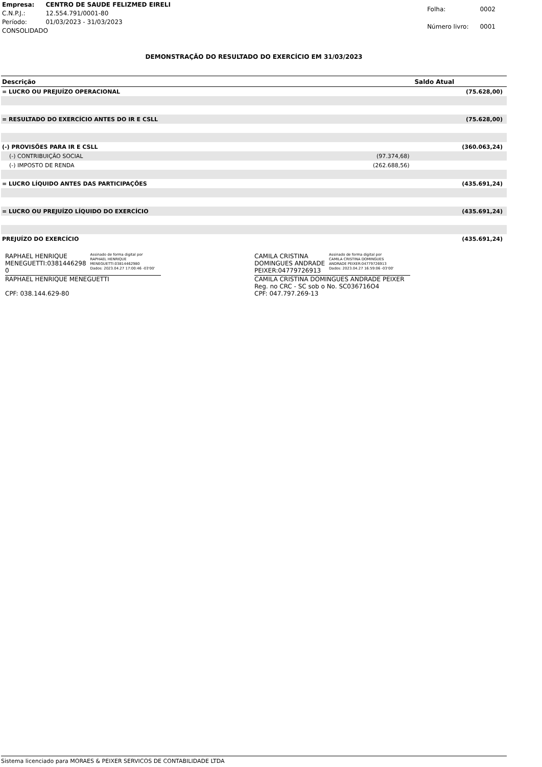| Empresa: | CENTRO DE SAUDE FELIZMED EIRELI |
| C.N.P.J.: | 12.554.791/0001-80 |
| Período: | 01/03/2023 - 31/03/2023 |
| CONSOLIDADO | |
| Folha: | 0002 |
| Número livro: | 0001 |
DEMONSTRAÇÃO DO RESULTADO DO EXERCÍCIO EM 31/03/2023
| Descrição | | Saldo Atual |
| --- | --- | --- |
| = LUCRO OU PREJUÍZO OPERACIONAL | | (75.628,00) |
| = RESULTADO DO EXERCÍCIO ANTES DO IR E CSLL | | (75.628,00) |
| (-) PROVISÕES PARA IR E CSLL | | (360.063,24) |
| (-) CONTRIBUIÇÃO SOCIAL | (97.374,68) | |
| (-) IMPOSTO DE RENDA | (262.688,56) | |
| = LUCRO LÍQUIDO ANTES DAS PARTICIPAÇÕES | | (435.691,24) |
| = LUCRO OU PREJUÍZO LÍQUIDO DO EXERCÍCIO | | (435.691,24) |
| PREJUÍZO DO EXERCÍCIO | | (435.691,24) |
RAPHAEL HENRIQUE
MENEGUETTI:0381446298
0
Assinado de forma digital por
RAPHAEL HENRIQUE
MENEGUETTI:03814462980
Dados: 2023.04.27 17:00:46 -03'00'
RAPHAEL HENRIQUE MENEGUETTI
CPF: 038.144.629-80
CAMILA CRISTINA
DOMINGUES ANDRADE
PEIXER:04779726913
Assinado de forma digital por
CAMILA CRISTINA DOMINGUES
ANDRADE PEIXER:04779726913
Dados: 2023.04.27 16:59:06 -03'00'
CAMILA CRISTINA DOMINGUES ANDRADE PEIXER
Reg. no CRC - SC sob o No. SC036716O4
CPF: 047.797.269-13
Sistema licenciado para MORAES & PEIXER SERVICOS DE CONTABILIDADE LTDA